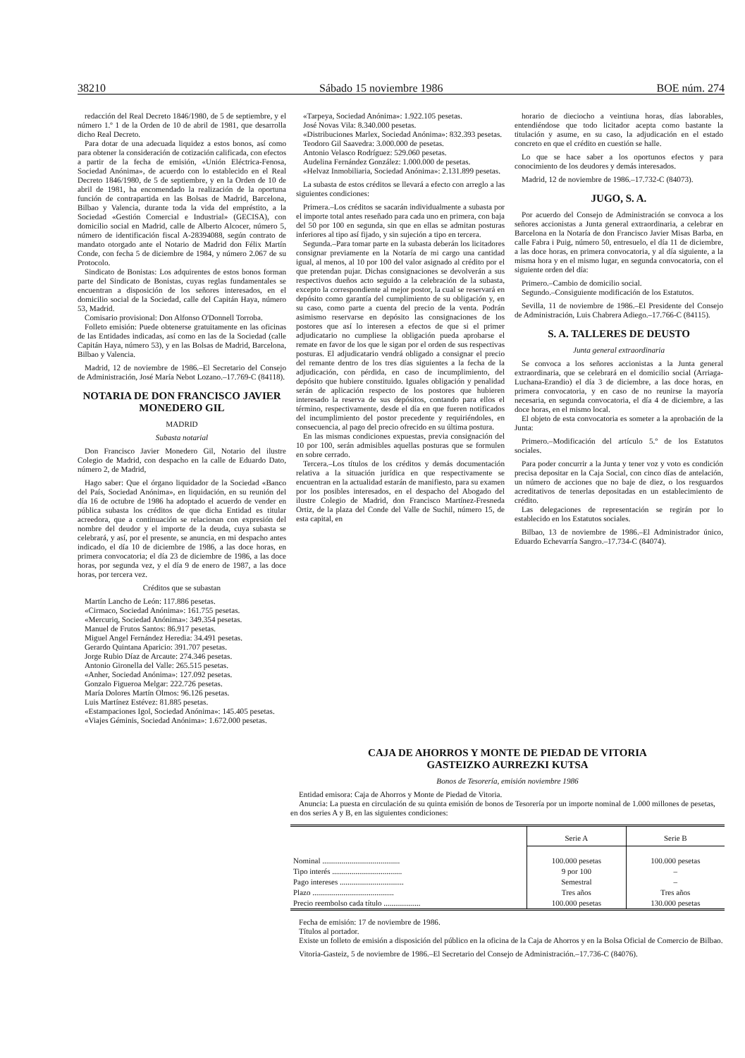38210 Sábado 15 noviembre 1986 BOE núm. 274
redacción del Real Decreto 1846/1980, de 5 de septiembre, y el número 1.º 1 de la Orden de 10 de abril de 1981, que desarrolla dicho Real Decreto.
Para dotar de una adecuada liquidez a estos bonos, así como para obtener la consideración de cotización calificada, con efectos a partir de la fecha de emisión, «Unión Eléctrica-Fenosa, Sociedad Anónima», de acuerdo con lo establecido en el Real Decreto 1846/1980, de 5 de septiembre, y en la Orden de 10 de abril de 1981, ha encomendado la realización de la oportuna función de contrapartida en las Bolsas de Madrid, Barcelona, Bilbao y Valencia, durante toda la vida del empréstito, a la Sociedad «Gestión Comercial e Industrial» (GECISA), con domicilio social en Madrid, calle de Alberto Alcocer, número 5, número de identificación fiscal A-28394088, según contrato de mandato otorgado ante el Notario de Madrid don Félix Martín Conde, con fecha 5 de diciembre de 1984, y número 2.067 de su Protocolo.
Sindicato de Bonistas: Los adquirentes de estos bonos forman parte del Sindicato de Bonistas, cuyas reglas fundamentales se encuentran a disposición de los señores interesados, en el domicilio social de la Sociedad, calle del Capitán Haya, número 53, Madrid.
Comisario provisional: Don Alfonso O'Donnell Torroba.
Folleto emisión: Puede obtenerse gratuitamente en las oficinas de las Entidades indicadas, así como en las de la Sociedad (calle Capitán Haya, número 53), y en las Bolsas de Madrid, Barcelona, Bilbao y Valencia.
Madrid, 12 de noviembre de 1986.–El Secretario del Consejo de Administración, José María Nebot Lozano.–17.769-C (84118).
NOTARIA DE DON FRANCISCO JAVIER MONEDERO GIL
MADRID
Subasta notarial
Don Francisco Javier Monedero Gil, Notario del ilustre Colegio de Madrid, con despacho en la calle de Eduardo Dato, número 2, de Madrid,
Hago saber: Que el órgano liquidador de la Sociedad «Banco del País, Sociedad Anónima», en liquidación, en su reunión del día 16 de octubre de 1986 ha adoptado el acuerdo de vender en pública subasta los créditos de que dicha Entidad es titular acreedora, que a continuación se relacionan con expresión del nombre del deudor y el importe de la deuda, cuya subasta se celebrará, y así, por el presente, se anuncia, en mi despacho antes indicado, el día 10 de diciembre de 1986, a las doce horas, en primera convocatoria; el día 23 de diciembre de 1986, a las doce horas, por segunda vez, y el día 9 de enero de 1987, a las doce horas, por tercera vez.
Créditos que se subastan
Martín Lancho de León: 117.886 pesetas.
«Cirmaco, Sociedad Anónima»: 161.755 pesetas.
«Mercuriq, Sociedad Anónima»: 349.354 pesetas.
Manuel de Frutos Santos: 86.917 pesetas.
Miguel Angel Fernández Heredia: 34.491 pesetas.
Gerardo Quintana Aparicio: 391.707 pesetas.
Jorge Rubio Díaz de Arcaute: 274.346 pesetas.
Antonio Gironella del Valle: 265.515 pesetas.
«Anher, Sociedad Anónima»: 127.092 pesetas.
Gonzalo Figueroa Melgar: 222.726 pesetas.
María Dolores Martín Olmos: 96.126 pesetas.
Luis Martínez Estévez: 81.885 pesetas.
«Estampaciones Igol, Sociedad Anónima»: 145.405 pesetas.
«Viajes Géminis, Sociedad Anónima»: 1.672.000 pesetas.
«Tarpeya, Sociedad Anónima»: 1.922.105 pesetas.
José Novas Vila: 8.340.000 pesetas.
«Distribuciones Marlex, Sociedad Anónima»: 832.393 pesetas.
Teodoro Gil Saavedra: 3.000.000 de pesetas.
Antonio Velasco Rodríguez: 529.060 pesetas.
Audelina Fernández González: 1.000.000 de pesetas.
«Helvaz Inmobiliaria, Sociedad Anónima»: 2.131.899 pesetas.
La subasta de estos créditos se llevará a efecto con arreglo a las siguientes condiciones:
Primera.–Los créditos se sacarán individualmente a subasta por el importe total antes reseñado para cada uno en primera, con baja del 50 por 100 en segunda, sin que en ellas se admitan posturas inferiores al tipo así fijado, y sin sujeción a tipo en tercera.
Segunda.–Para tomar parte en la subasta deberán los licitadores consignar previamente en la Notaría de mi cargo una cantidad igual, al menos, al 10 por 100 del valor asignado al crédito por el que pretendan pujar. Dichas consignaciones se devolverán a sus respectivos dueños acto seguido a la celebración de la subasta, excepto la correspondiente al mejor postor, la cual se reservará en depósito como garantía del cumplimiento de su obligación y, en su caso, como parte a cuenta del precio de la venta. Podrán asimismo reservarse en depósito las consignaciones de los postores que así lo interesen a efectos de que si el primer adjudicatario no cumpliese la obligación pueda aprobarse el remate en favor de los que le sigan por el orden de sus respectivas posturas. El adjudicatario vendrá obligado a consignar el precio del remante dentro de los tres días siguientes a la fecha de la adjudicación, con pérdida, en caso de incumplimiento, del depósito que hubiere constituido. Iguales obligación y penalidad serán de aplicación respecto de los postores que hubieren interesado la reserva de sus depósitos, contando para ellos el término, respectivamente, desde el día en que fueren notificados del incumplimiento del postor precedente y requiriéndoles, en consecuencia, al pago del precio ofrecido en su última postura.
En las mismas condiciones expuestas, previa consignación del 10 por 100, serán admisibles aquellas posturas que se formulen en sobre cerrado.
Tercera.–Los títulos de los créditos y demás documentación relativa a la situación jurídica en que respectivamente se encuentran en la actualidad estarán de manifiesto, para su examen por los posibles interesados, en el despacho del Abogado del ilustre Colegio de Madrid, don Francisco Martínez-Fresneda Ortiz, de la plaza del Conde del Valle de Suchil, número 15, de esta capital, en
horario de dieciocho a veintiuna horas, días laborables, entendiéndose que todo licitador acepta como bastante la titulación y asume, en su caso, la adjudicación en el estado concreto en que el crédito en cuestión se halle.
Lo que se hace saber a los oportunos efectos y para conocimiento de los deudores y demás interesados.
Madrid, 12 de noviembre de 1986.–17.732-C (84073).
JUGO, S. A.
Por acuerdo del Consejo de Administración se convoca a los señores accionistas a Junta general extraordinaria, a celebrar en Barcelona en la Notaría de don Francisco Javier Misas Barba, en calle Fabra i Puig, número 50, entresuelo, el día 11 de diciembre, a las doce horas, en primera convocatoria, y al día siguiente, a la misma hora y en el mismo lugar, en segunda convocatoria, con el siguiente orden del día:
Primero.–Cambio de domicilio social.
Segundo.–Consiguiente modificación de los Estatutos.
Sevilla, 11 de noviembre de 1986.–El Presidente del Consejo de Administración, Luis Chabrera Adiego.–17.766-C (84115).
S. A. TALLERES DE DEUSTO
Junta general extraordinaria
Se convoca a los señores accionistas a la Junta general extraordinaria, que se celebrará en el domicilio social (Arriaga-Luchana-Erandio) el día 3 de diciembre, a las doce horas, en primera convocatoria, y en caso de no reunirse la mayoría necesaria, en segunda convocatoria, el día 4 de diciembre, a las doce horas, en el mismo local.
El objeto de esta convocatoria es someter a la aprobación de la Junta:
Primero.–Modificación del artículo 5.º de los Estatutos sociales.
Para poder concurrir a la Junta y tener voz y voto es condición precisa depositar en la Caja Social, con cinco días de antelación, un número de acciones que no baje de diez, o los resguardos acreditativos de tenerlas depositadas en un establecimiento de crédito.
Las delegaciones de representación se regirán por lo establecido en los Estatutos sociales.
Bilbao, 13 de noviembre de 1986.–El Administrador único, Eduardo Echevarría Sangro.–17.734-C (84074).
CAJA DE AHORROS Y MONTE DE PIEDAD DE VITORIA
GASTEIZKO AURREZKI KUTSA
Bonos de Tesorería, emisión noviembre 1986
Entidad emisora: Caja de Ahorros y Monte de Piedad de Vitoria.
Anuncia: La puesta en circulación de su quinta emisión de bonos de Tesorería por un importe nominal de 1.000 millones de pesetas, en dos series A y B, en las siguientes condiciones:
| | Serie A | Serie B |
| --- | --- | --- |
| Nominal ........................................ | 100.000 pesetas | 100.000 pesetas |
| Tipo interés .................................... | 9 por 100 | – |
| Pago intereses ................................. | Semestral | – |
| Plazo .......................................... | Tres años | Tres años |
| Precio reembolso cada título ................... | 100.000 pesetas | 130.000 pesetas |
Fecha de emisión: 17 de noviembre de 1986.
Títulos al portador.
Existe un folleto de emisión a disposición del público en la oficina de la Caja de Ahorros y en la Bolsa Oficial de Comercio de Bilbao.
Vitoria-Gasteiz, 5 de noviembre de 1986.–El Secretario del Consejo de Administración.–17.736-C (84076).